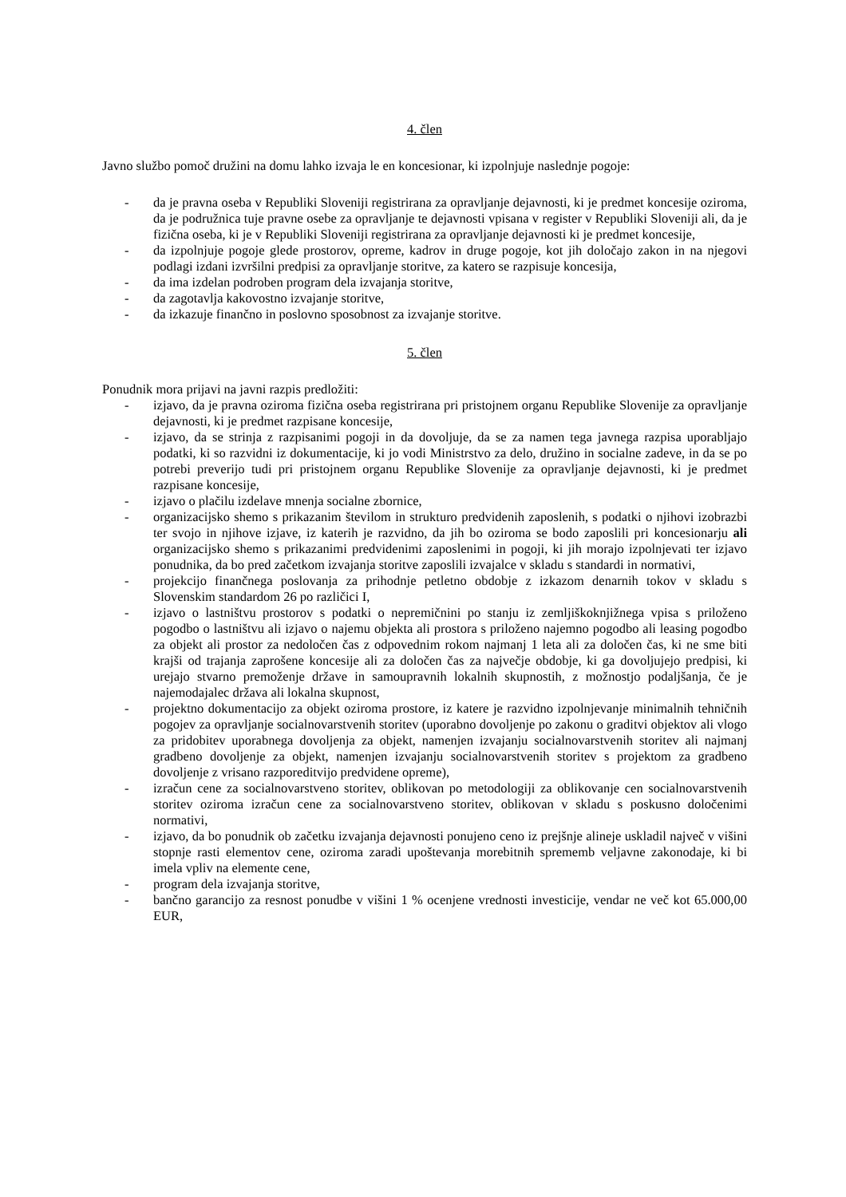4. člen
Javno službo pomoč družini na domu lahko izvaja le en koncesionar, ki izpolnjuje naslednje pogoje:
- da je pravna oseba v Republiki Sloveniji registrirana za opravljanje dejavnosti, ki je predmet koncesije oziroma, da je podružnica tuje pravne osebe za opravljanje te dejavnosti vpisana v register v Republiki Sloveniji ali, da je fizična oseba, ki je v Republiki Sloveniji registrirana za opravljanje dejavnosti ki je predmet koncesije,
- da izpolnjuje pogoje glede prostorov, opreme, kadrov in druge pogoje, kot jih določajo zakon in na njegovi podlagi izdani izvršilni predpisi za opravljanje storitve, za katero se razpisuje koncesija,
- da ima izdelan podroben program dela izvajanja storitve,
- da zagotavlja kakovostno izvajanje storitve,
- da izkazuje finančno in poslovno sposobnost za izvajanje storitve.
5. člen
Ponudnik mora prijavi na javni razpis predložiti:
- izjavo, da je pravna oziroma fizična oseba registrirana pri pristojnem organu Republike Slovenije za opravljanje dejavnosti, ki je predmet razpisane koncesije,
- izjavo, da se strinja z razpisanimi pogoji in da dovoljuje, da se za namen tega javnega razpisa uporabljajo podatki, ki so razvidni iz dokumentacije, ki jo vodi Ministrstvo za delo, družino in socialne zadeve, in da se po potrebi preverijo tudi pri pristojnem organu Republike Slovenije za opravljanje dejavnosti, ki je predmet razpisane koncesije,
- izjavo o plačilu izdelave mnenja socialne zbornice,
- organizacijsko shemo s prikazanim številom in strukturo predvidenih zaposlenih, s podatki o njihovi izobrazbi ter svojo in njihove izjave, iz katerih je razvidno, da jih bo oziroma se bodo zaposlili pri koncesionarju ali organizacijsko shemo s prikazanimi predvidenimi zaposlenimi in pogoji, ki jih morajo izpolnjevati ter izjavo ponudnika, da bo pred začetkom izvajanja storitve zaposlili izvajalce v skladu s standardi in normativi,
- projekcijo finančnega poslovanja za prihodnje petletno obdobje z izkazom denarnih tokov v skladu s Slovenskim standardom 26 po različici I,
- izjavo o lastništvu prostorov s podatki o nepremičnini po stanju iz zemljiškoknjižnega vpisa s priloženo pogodbo o lastništvu ali izjavo o najemu objekta ali prostora s priloženo najemno pogodbo ali leasing pogodbo za objekt ali prostor za nedoločen čas z odpovednim rokom najmanj 1 leta ali za določen čas, ki ne sme biti krajši od trajanja zaprošene koncesije ali za določen čas za največje obdobje, ki ga dovoljujejo predpisi, ki urejajo stvarno premoženje države in samoupravnih lokalnih skupnostih, z možnostjo podaljšanja, če je najemodajalec država ali lokalna skupnost,
- projektno dokumentacijo za objekt oziroma prostore, iz katere je razvidno izpolnjevanje minimalnih tehničnih pogojev za opravljanje socialnovarstvenih storitev (uporabno dovoljenje po zakonu o graditvi objektov ali vlogo za pridobitev uporabnega dovoljenja za objekt, namenjen izvajanju socialnovarstvenih storitev ali najmanj gradbeno dovoljenje za objekt, namenjen izvajanju socialnovarstvenih storitev s projektom za gradbeno dovoljenje z vrisano razporeditvijo predvidene opreme),
- izračun cene za socialnovarstveno storitev, oblikovan po metodologiji za oblikovanje cen socialnovarstvenih storitev oziroma izračun cene za socialnovarstveno storitev, oblikovan v skladu s poskusno določenimi normativi,
- izjavo, da bo ponudnik ob začetku izvajanja dejavnosti ponujeno ceno iz prejšnje alineje uskladil največ v višini stopnje rasti elementov cene, oziroma zaradi upoštevanja morebitnih sprememb veljavne zakonodaje, ki bi imela vpliv na elemente cene,
- program dela izvajanja storitve,
- bančno garancijo za resnost ponudbe v višini 1 % ocenjene vrednosti investicije, vendar ne več kot 65.000,00 EUR,